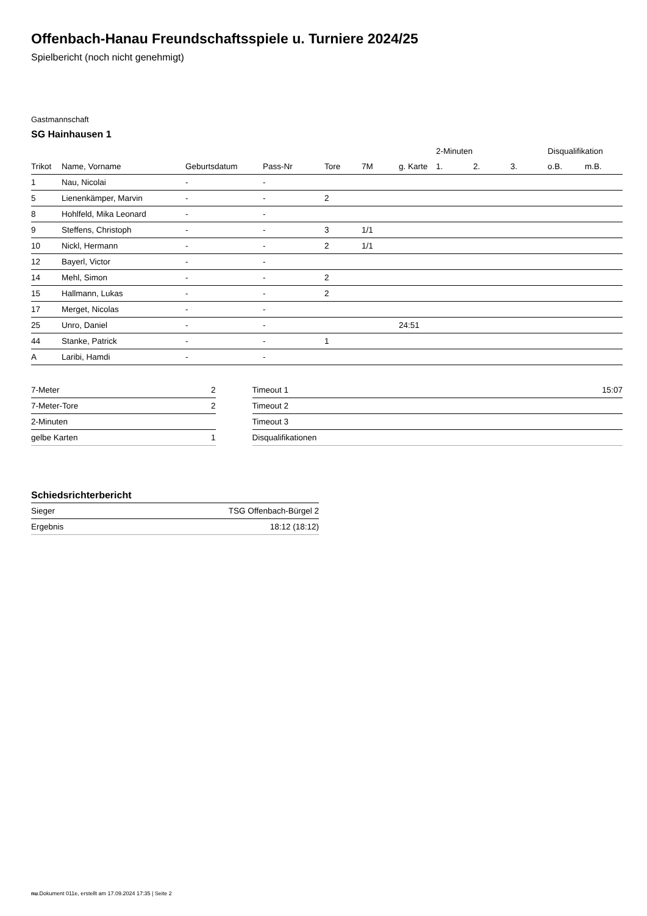Offenbach-Hanau Freundschaftsspiele u. Turniere 2024/25
Spielbericht (noch nicht genehmigt)
Gastmannschaft
SG Hainhausen 1
| | | | | | | | 2-Minuten | | | Disqualifikation | |
| --- | --- | --- | --- | --- | --- | --- | --- | --- | --- | --- | --- |
| Trikot | Name, Vorname | Geburtsdatum | Pass-Nr | Tore | 7M | g. Karte | 1. | 2. | 3. | o.B. | m.B. |
| 1 | Nau, Nicolai | - | - | | | | | | | | |
| 5 | Lienenkämper, Marvin | - | - | 2 | | | | | | | |
| 8 | Hohlfeld, Mika Leonard | - | - | | | | | | | | |
| 9 | Steffens, Christoph | - | - | 3 | 1/1 | | | | | | |
| 10 | Nickl, Hermann | - | - | 2 | 1/1 | | | | | | |
| 12 | Bayerl, Victor | - | - | | | | | | | | |
| 14 | Mehl, Simon | - | - | 2 | | | | | | | |
| 15 | Hallmann, Lukas | - | - | 2 | | | | | | | |
| 17 | Merget, Nicolas | - | - | | | | | | | | |
| 25 | Unro, Daniel | - | - | | | 24:51 | | | | | |
| 44 | Stanke, Patrick | - | - | 1 | | | | | | | |
| A | Laribi, Hamdi | - | - | | | | | | | | |
| 7-Meter | 2 |
| 7-Meter-Tore | 2 |
| 2-Minuten | |
| gelbe Karten | 1 |
| Timeout 1 | 15:07 |
| Timeout 2 | |
| Timeout 3 | |
| Disqualifikationen | |
Schiedsrichterbericht
| Sieger | TSG Offenbach-Bürgel 2 |
| Ergebnis | 18:12 (18:12) |
nu.Dokument 011e, erstellt am 17.09.2024 17:35 | Seite 2